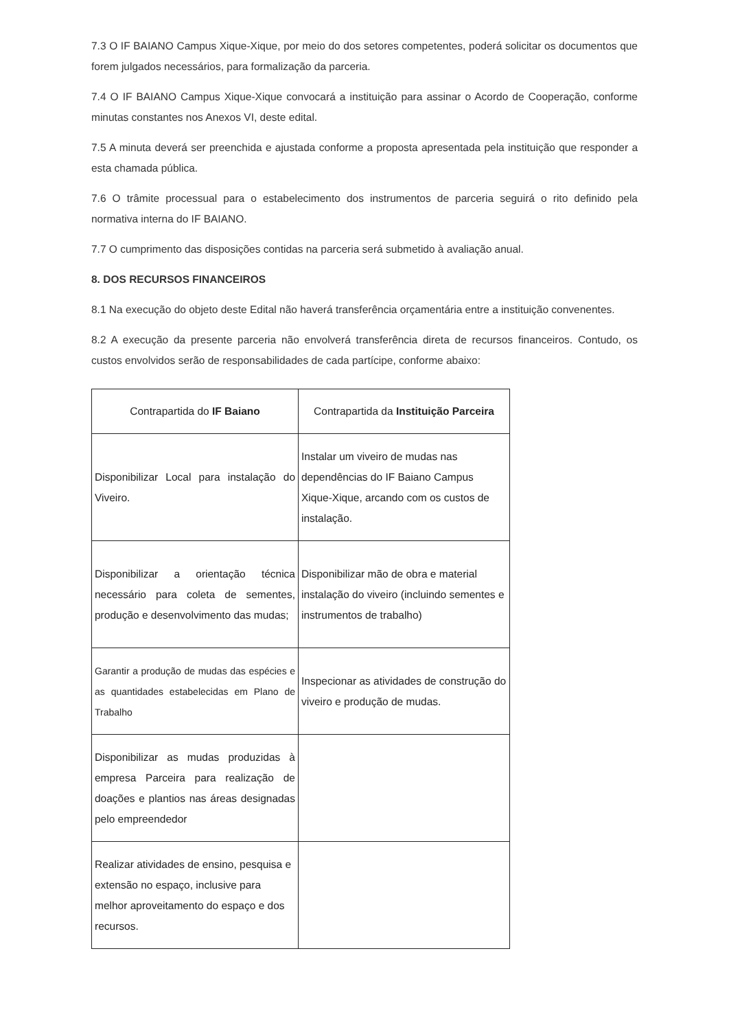7.3 O IF BAIANO Campus Xique-Xique, por meio do dos setores competentes, poderá solicitar os documentos que forem julgados necessários, para formalização da parceria.
7.4 O IF BAIANO Campus Xique-Xique convocará a instituição para assinar o Acordo de Cooperação, conforme minutas constantes nos Anexos VI, deste edital.
7.5 A minuta deverá ser preenchida e ajustada conforme a proposta apresentada pela instituição que responder a esta chamada pública.
7.6 O trâmite processual para o estabelecimento dos instrumentos de parceria seguirá o rito definido pela normativa interna do IF BAIANO.
7.7 O cumprimento das disposições contidas na parceria será submetido à avaliação anual.
8. DOS RECURSOS FINANCEIROS
8.1 Na execução do objeto deste Edital não haverá transferência orçamentária entre a instituição convenentes.
8.2 A execução da presente parceria não envolverá transferência direta de recursos financeiros. Contudo, os custos envolvidos serão de responsabilidades de cada partícipe, conforme abaixo:
| Contrapartida do IF Baiano | Contrapartida da Instituição Parceira |
| --- | --- |
| Disponibilizar Local para instalação do Viveiro. | Instalar um viveiro de mudas nas dependências do IF Baiano Campus Xique-Xique, arcando com os custos de instalação. |
| Disponibilizar a orientação técnica necessário para coleta de sementes, produção e desenvolvimento das mudas; | Disponibilizar mão de obra e material instalação do viveiro (incluindo sementes e instrumentos de trabalho) |
| Garantir a produção de mudas das espécies e as quantidades estabelecidas em Plano de Trabalho | Inspecionar as atividades de construção do viveiro e produção de mudas. |
| Disponibilizar as mudas produzidas à empresa Parceira para realização de doações e plantios nas áreas designadas pelo empreendedor | |
| Realizar atividades de ensino, pesquisa e extensão no espaço, inclusive para melhor aproveitamento do espaço e dos recursos. | |